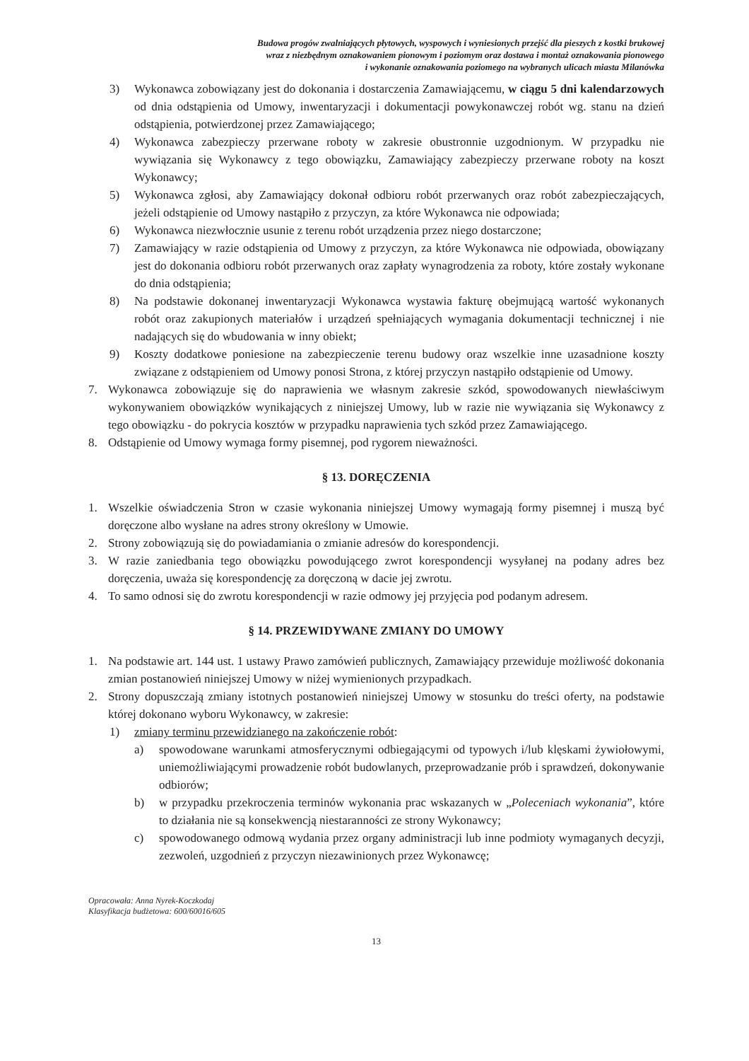Budowa progów zwalniających płytowych, wyspowych i wyniesionych przejść dla pieszych z kostki brukowej
wraz z niezbędnym oznakowaniem pionowym i poziomym oraz dostawa i montaż oznakowania pionowego
i wykonanie oznakowania poziomego na wybranych ulicach miasta Milanówka
3) Wykonawca zobowiązany jest do dokonania i dostarczenia Zamawiającemu, w ciągu 5 dni kalendarzowych od dnia odstąpienia od Umowy, inwentaryzacji i dokumentacji powykonawczej robót wg. stanu na dzień odstąpienia, potwierdzonej przez Zamawiającego;
4) Wykonawca zabezpieczy przerwane roboty w zakresie obustronnie uzgodnionym. W przypadku nie wywiązania się Wykonawcy z tego obowiązku, Zamawiający zabezpieczy przerwane roboty na koszt Wykonawcy;
5) Wykonawca zgłosi, aby Zamawiający dokonał odbioru robót przerwanych oraz robót zabezpieczających, jeżeli odstąpienie od Umowy nastąpiło z przyczyn, za które Wykonawca nie odpowiada;
6) Wykonawca niezwłocznie usunie z terenu robót urządzenia przez niego dostarczone;
7) Zamawiający w razie odstąpienia od Umowy z przyczyn, za które Wykonawca nie odpowiada, obowiązany jest do dokonania odbioru robót przerwanych oraz zapłaty wynagrodzenia za roboty, które zostały wykonane do dnia odstąpienia;
8) Na podstawie dokonanej inwentaryzacji Wykonawca wystawia fakturę obejmującą wartość wykonanych robót oraz zakupionych materiałów i urządzeń spełniających wymagania dokumentacji technicznej i nie nadających się do wbudowania w inny obiekt;
9) Koszty dodatkowe poniesione na zabezpieczenie terenu budowy oraz wszelkie inne uzasadnione koszty związane z odstąpieniem od Umowy ponosi Strona, z której przyczyn nastąpiło odstąpienie od Umowy.
7. Wykonawca zobowiązuje się do naprawienia we własnym zakresie szkód, spowodowanych niewłaściwym wykonywaniem obowiązków wynikających z niniejszej Umowy, lub w razie nie wywiązania się Wykonawcy z tego obowiązku - do pokrycia kosztów w przypadku naprawienia tych szkód przez Zamawiającego.
8. Odstąpienie od Umowy wymaga formy pisemnej, pod rygorem nieważności.
§ 13. DORĘCZENIA
1. Wszelkie oświadczenia Stron w czasie wykonania niniejszej Umowy wymagają formy pisemnej i muszą być doręczone albo wysłane na adres strony określony w Umowie.
2. Strony zobowiązują się do powiadamiania o zmianie adresów do korespondencji.
3. W razie zaniedbania tego obowiązku powodującego zwrot korespondencji wysyłanej na podany adres bez doręczenia, uważa się korespondencję za doręczoną w dacie jej zwrotu.
4. To samo odnosi się do zwrotu korespondencji w razie odmowy jej przyjęcia pod podanym adresem.
§ 14. PRZEWIDYWANE ZMIANY DO UMOWY
1. Na podstawie art. 144 ust. 1 ustawy Prawo zamówień publicznych, Zamawiający przewiduje możliwość dokonania zmian postanowień niniejszej Umowy w niżej wymienionych przypadkach.
2. Strony dopuszczają zmiany istotnych postanowień niniejszej Umowy w stosunku do treści oferty, na podstawie której dokonano wyboru Wykonawcy, w zakresie:
1) zmiany terminu przewidzianego na zakończenie robót:
a) spowodowane warunkami atmosferycznymi odbiegającymi od typowych i/lub klęskami żywiołowymi, uniemożliwiającymi prowadzenie robót budowlanych, przeprowadzanie prób i sprawdzeń, dokonywanie odbiorów;
b) w przypadku przekroczenia terminów wykonania prac wskazanych w „Poleceniach wykonania”, które to działania nie są konsekwencją niestaranności ze strony Wykonawcy;
c) spowodowanego odmową wydania przez organy administracji lub inne podmioty wymaganych decyzji, zezwoleń, uzgodnień z przyczyn niezawinionych przez Wykonawcę;
Opracowała: Anna Nyrek-Koczkodaj
Klasyfikacja budżetowa: 600/60016/605
13